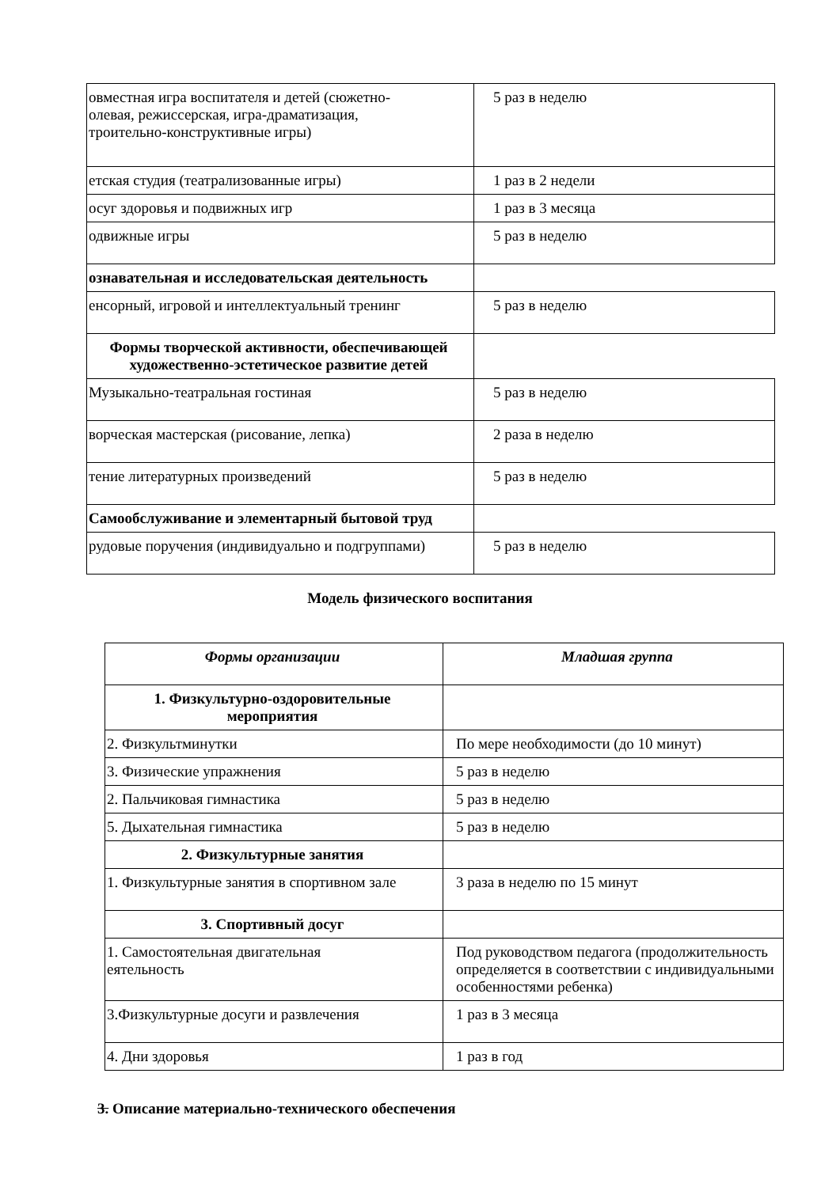| овместная игра воспитателя и детей (сюжетно- олевая, режиссерская, игра-драматизация, троительно-конструктивные игры) | 5 раз в неделю |
| етская студия (театрализованные игры) | 1 раз в 2 недели |
| осуг здоровья и подвижных игр | 1 раз в 3 месяца |
| одвижные игры | 5 раз в неделю |
| ознавательная и исследовательская деятельность | |
| енсорный, игровой и интеллектуальный тренинг | 5 раз в неделю |
| Формы творческой активности, обеспечивающей художественно-эстетическое развитие детей | |
| Музыкально-театральная гостиная | 5 раз в неделю |
| ворческая мастерская (рисование, лепка) | 2 раза в неделю |
| тение литературных произведений | 5 раз в неделю |
| Самообслуживание и элементарный бытовой труд | |
| рудовые поручения (индивидуально и подгруппами) | 5 раз в неделю |
Модель физического воспитания
| Формы организации | Младшая группа |
| 1. Физкультурно-оздоровительные мероприятия | |
| 2. Физкультминутки | По мере необходимости (до 10 минут) |
| 3. Физические упражнения | 5 раз в неделю |
| 2. Пальчиковая гимнастика | 5 раз в неделю |
| 5. Дыхательная гимнастика | 5 раз в неделю |
| 2. Физкультурные занятия | |
| 1. Физкультурные занятия в спортивном зале | 3 раза в неделю по 15 минут |
| 3. Спортивный досуг | |
| 1. Самостоятельная двигательная еятельность | Под руководством педагога (продолжительность определяется в соответствии с индивидуальными особенностями ребенка) |
| 3.Физкультурные досуги и развлечения | 1 раз в 3 месяца |
| 4. Дни здоровья | 1 раз в год |
3. Описание материально-технического обеспечения